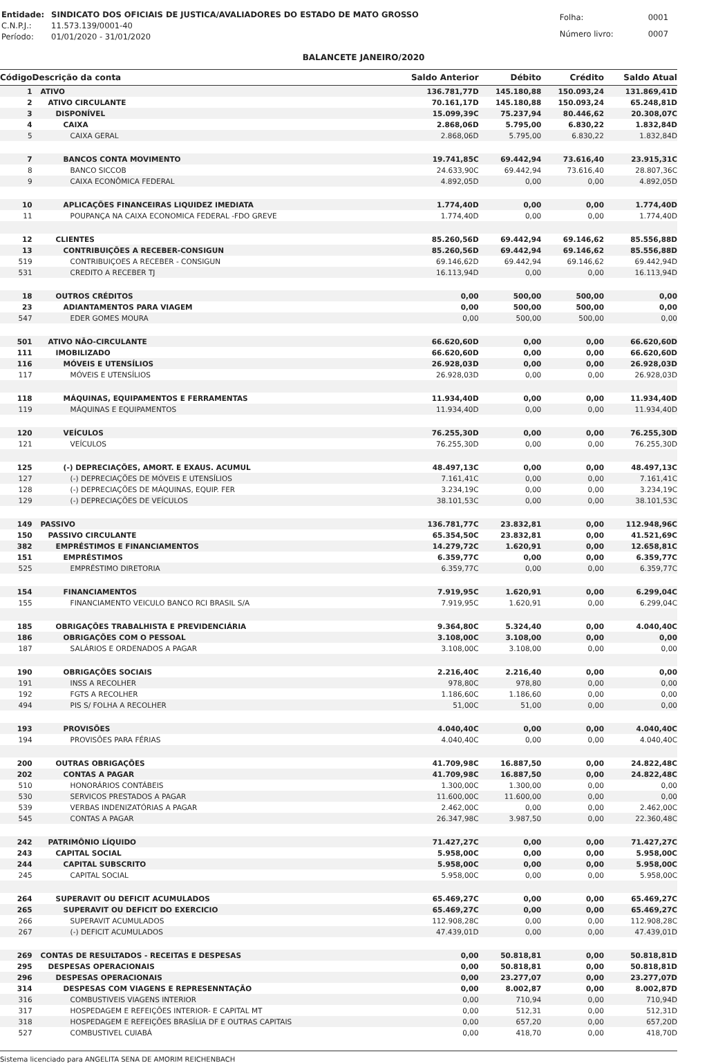| Entidade: | SINDICATO DOS OFICIAIS DE JUSTICA/AVALIADORES DO ESTADO DE MATO GROSSO |
| C.N.P.J.: | 11.573.139/0001-40 |
| Período: | 01/01/2020 - 31/01/2020 |
| Folha: | 0001 |
| Número livro: | 0007 |
BALANCETE JANEIRO/2020
| Código | Descrição da conta | Saldo Anterior | Débito | Crédito | Saldo Atual |
| --- | --- | --- | --- | --- | --- |
| 1 | ATIVO | 136.781,77D | 145.180,88 | 150.093,24 | 131.869,41D |
| 2 | ATIVO CIRCULANTE | 70.161,17D | 145.180,88 | 150.093,24 | 65.248,81D |
| 3 | DISPONÍVEL | 15.099,39C | 75.237,94 | 80.446,62 | 20.308,07C |
| 4 | CAIXA | 2.868,06D | 5.795,00 | 6.830,22 | 1.832,84D |
| 5 | CAIXA GERAL | 2.868,06D | 5.795,00 | 6.830,22 | 1.832,84D |
| 7 | BANCOS CONTA MOVIMENTO | 19.741,85C | 69.442,94 | 73.616,40 | 23.915,31C |
| 8 | BANCO SICCOB | 24.633,90C | 69.442,94 | 73.616,40 | 28.807,36C |
| 9 | CAIXA ECONÔMICA FEDERAL | 4.892,05D | 0,00 | 0,00 | 4.892,05D |
| 10 | APLICAÇÕES FINANCEIRAS LIQUIDEZ IMEDIATA | 1.774,40D | 0,00 | 0,00 | 1.774,40D |
| 11 | POUPANÇA NA CAIXA ECONOMICA FEDERAL -FDO GREVE | 1.774,40D | 0,00 | 0,00 | 1.774,40D |
| 12 | CLIENTES | 85.260,56D | 69.442,94 | 69.146,62 | 85.556,88D |
| 13 | CONTRIBUIÇÕES A RECEBER-CONSIGUN | 85.260,56D | 69.442,94 | 69.146,62 | 85.556,88D |
| 519 | CONTRIBUIÇOES A RECEBER - CONSIGUN | 69.146,62D | 69.442,94 | 69.146,62 | 69.442,94D |
| 531 | CREDITO A RECEBER TJ | 16.113,94D | 0,00 | 0,00 | 16.113,94D |
| 18 | OUTROS CRÉDITOS | 0,00 | 500,00 | 500,00 | 0,00 |
| 23 | ADIANTAMENTOS PARA VIAGEM | 0,00 | 500,00 | 500,00 | 0,00 |
| 547 | EDER GOMES MOURA | 0,00 | 500,00 | 500,00 | 0,00 |
| 501 | ATIVO NÃO-CIRCULANTE | 66.620,60D | 0,00 | 0,00 | 66.620,60D |
| 111 | IMOBILIZADO | 66.620,60D | 0,00 | 0,00 | 66.620,60D |
| 116 | MÓVEIS E UTENSÍLIOS | 26.928,03D | 0,00 | 0,00 | 26.928,03D |
| 117 | MÓVEIS E UTENSÍLIOS | 26.928,03D | 0,00 | 0,00 | 26.928,03D |
| 118 | MÁQUINAS, EQUIPAMENTOS E FERRAMENTAS | 11.934,40D | 0,00 | 0,00 | 11.934,40D |
| 119 | MÁQUINAS E EQUIPAMENTOS | 11.934,40D | 0,00 | 0,00 | 11.934,40D |
| 120 | VEÍCULOS | 76.255,30D | 0,00 | 0,00 | 76.255,30D |
| 121 | VEÍCULOS | 76.255,30D | 0,00 | 0,00 | 76.255,30D |
| 125 | (-) DEPRECIAÇÕES, AMORT. E EXAUS. ACUMUL | 48.497,13C | 0,00 | 0,00 | 48.497,13C |
| 127 | (-) DEPRECIAÇÕES DE MÓVEIS E UTENSÍLIOS | 7.161,41C | 0,00 | 0,00 | 7.161,41C |
| 128 | (-) DEPRECIAÇÕES DE MÁQUINAS, EQUIP. FER | 3.234,19C | 0,00 | 0,00 | 3.234,19C |
| 129 | (-) DEPRECIAÇÕES DE VEÍCULOS | 38.101,53C | 0,00 | 0,00 | 38.101,53C |
| 149 | PASSIVO | 136.781,77C | 23.832,81 | 0,00 | 112.948,96C |
| 150 | PASSIVO CIRCULANTE | 65.354,50C | 23.832,81 | 0,00 | 41.521,69C |
| 382 | EMPRÉSTIMOS E FINANCIAMENTOS | 14.279,72C | 1.620,91 | 0,00 | 12.658,81C |
| 151 | EMPRÉSTIMOS | 6.359,77C | 0,00 | 0,00 | 6.359,77C |
| 525 | EMPRÉSTIMO DIRETORIA | 6.359,77C | 0,00 | 0,00 | 6.359,77C |
| 154 | FINANCIAMENTOS | 7.919,95C | 1.620,91 | 0,00 | 6.299,04C |
| 155 | FINANCIAMENTO VEICULO BANCO RCI BRASIL S/A | 7.919,95C | 1.620,91 | 0,00 | 6.299,04C |
| 185 | OBRIGAÇÕES TRABALHISTA E PREVIDENCIÁRIA | 9.364,80C | 5.324,40 | 0,00 | 4.040,40C |
| 186 | OBRIGAÇÕES COM O PESSOAL | 3.108,00C | 3.108,00 | 0,00 | 0,00 |
| 187 | SALÁRIOS E ORDENADOS A PAGAR | 3.108,00C | 3.108,00 | 0,00 | 0,00 |
| 190 | OBRIGAÇÕES SOCIAIS | 2.216,40C | 2.216,40 | 0,00 | 0,00 |
| 191 | INSS A RECOLHER | 978,80C | 978,80 | 0,00 | 0,00 |
| 192 | FGTS A RECOLHER | 1.186,60C | 1.186,60 | 0,00 | 0,00 |
| 494 | PIS S/ FOLHA A RECOLHER | 51,00C | 51,00 | 0,00 | 0,00 |
| 193 | PROVISÕES | 4.040,40C | 0,00 | 0,00 | 4.040,40C |
| 194 | PROVISÕES PARA FÉRIAS | 4.040,40C | 0,00 | 0,00 | 4.040,40C |
| 200 | OUTRAS OBRIGAÇÕES | 41.709,98C | 16.887,50 | 0,00 | 24.822,48C |
| 202 | CONTAS A PAGAR | 41.709,98C | 16.887,50 | 0,00 | 24.822,48C |
| 510 | HONORÁRIOS CONTÁBEIS | 1.300,00C | 1.300,00 | 0,00 | 0,00 |
| 530 | SERVICOS PRESTADOS A PAGAR | 11.600,00C | 11.600,00 | 0,00 | 0,00 |
| 539 | VERBAS INDENIZATÓRIAS A PAGAR | 2.462,00C | 0,00 | 0,00 | 2.462,00C |
| 545 | CONTAS A PAGAR | 26.347,98C | 3.987,50 | 0,00 | 22.360,48C |
| 242 | PATRIMÔNIO LÍQUIDO | 71.427,27C | 0,00 | 0,00 | 71.427,27C |
| 243 | CAPITAL SOCIAL | 5.958,00C | 0,00 | 0,00 | 5.958,00C |
| 244 | CAPITAL SUBSCRITO | 5.958,00C | 0,00 | 0,00 | 5.958,00C |
| 245 | CAPITAL SOCIAL | 5.958,00C | 0,00 | 0,00 | 5.958,00C |
| 264 | SUPERAVIT OU DEFICIT ACUMULADOS | 65.469,27C | 0,00 | 0,00 | 65.469,27C |
| 265 | SUPERAVIT OU DEFICIT DO EXERCICIO | 65.469,27C | 0,00 | 0,00 | 65.469,27C |
| 266 | SUPERAVIT ACUMULADOS | 112.908,28C | 0,00 | 0,00 | 112.908,28C |
| 267 | (-) DEFICIT ACUMULADOS | 47.439,01D | 0,00 | 0,00 | 47.439,01D |
| 269 | CONTAS DE RESULTADOS - RECEITAS E DESPESAS | 0,00 | 50.818,81 | 0,00 | 50.818,81D |
| 295 | DESPESAS OPERACIONAIS | 0,00 | 50.818,81 | 0,00 | 50.818,81D |
| 296 | DESPESAS OPERACIONAIS | 0,00 | 23.277,07 | 0,00 | 23.277,07D |
| 314 | DESPESAS COM VIAGENS E REPRESENNTAÇÃO | 0,00 | 8.002,87 | 0,00 | 8.002,87D |
| 316 | COMBUSTIVEIS VIAGENS INTERIOR | 0,00 | 710,94 | 0,00 | 710,94D |
| 317 | HOSPEDAGEM E REFEIÇÕES INTERIOR- E CAPITAL MT | 0,00 | 512,31 | 0,00 | 512,31D |
| 318 | HOSPEDAGEM E REFEIÇÕES BRASÍLIA DF E OUTRAS CAPITAIS | 0,00 | 657,20 | 0,00 | 657,20D |
| 527 | COMBUSTIVEL CUIABÁ | 0,00 | 418,70 | 0,00 | 418,70D |
Sistema licenciado para ANGELITA SENA DE AMORIM REICHENBACH